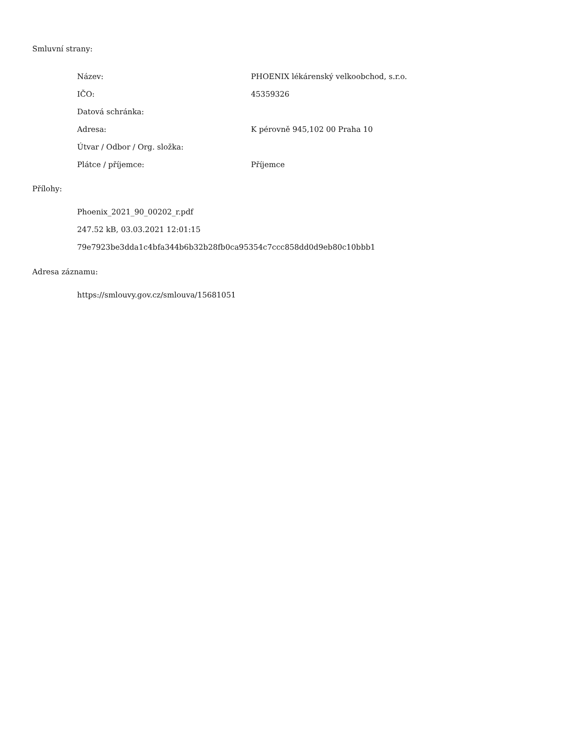Smluvní strany:
| Název: | PHOENIX lékárenský velkoobchod, s.r.o. |
| IČO: | 45359326 |
| Datová schránka: | |
| Adresa: | K pérovně 945,102 00 Praha 10 |
| Útvar / Odbor / Org. složka: | |
| Plátce / příjemce: | Příjemce |
Přílohy:
Phoenix_2021_90_00202_r.pdf
247.52 kB, 03.03.2021 12:01:15
79e7923be3dda1c4bfa344b6b32b28fb0ca95354c7ccc858dd0d9eb80c10bbb1
Adresa záznamu:
https://smlouvy.gov.cz/smlouva/15681051